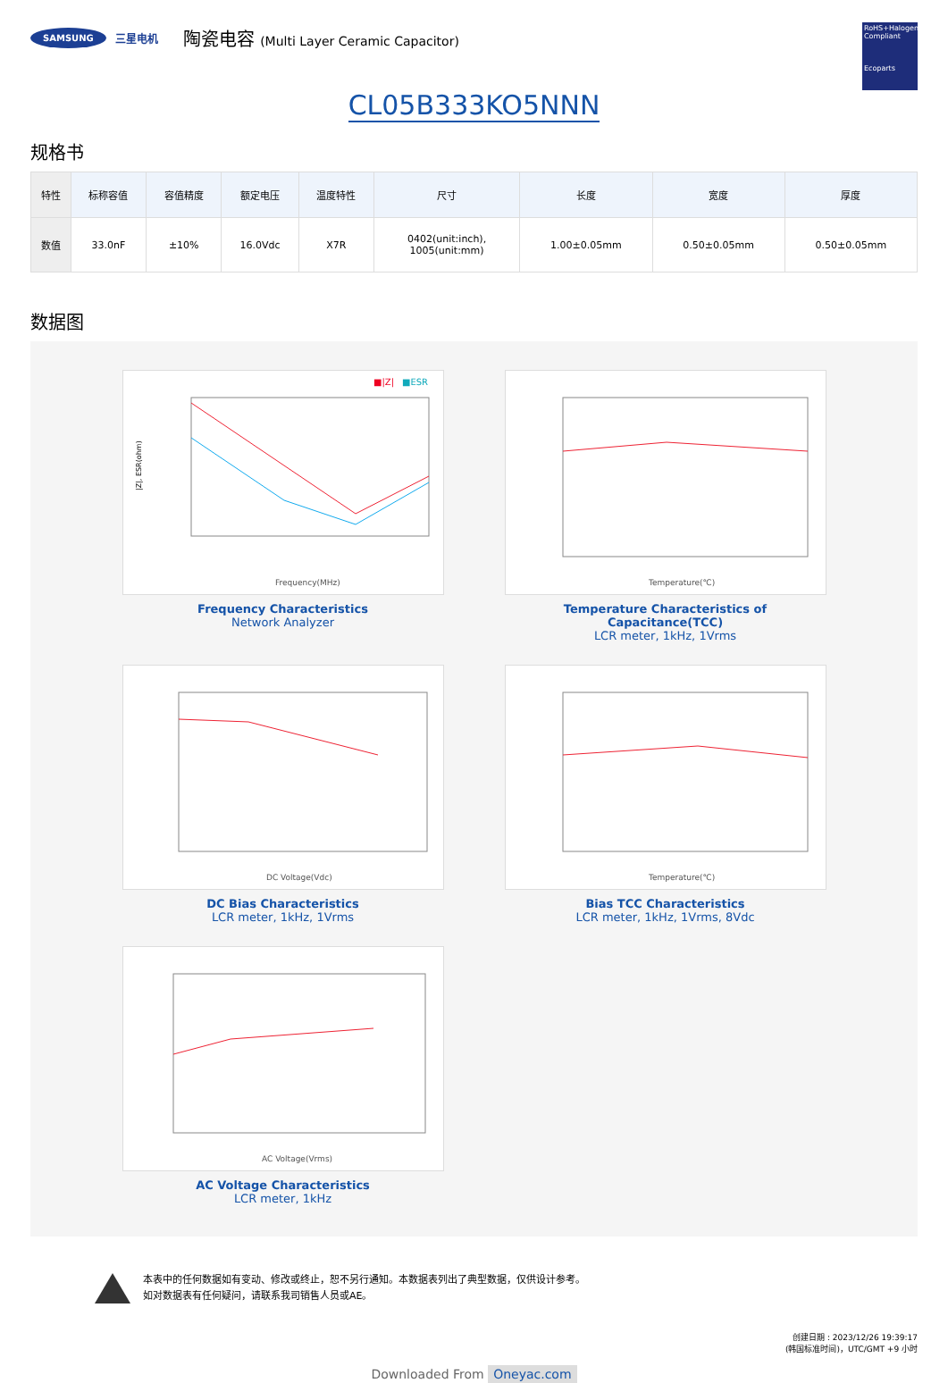SAMSUNG 三星电机 陶瓷电容 (Multi Layer Ceramic Capacitor)
RoHS+Halogen Compliant
Ecoparts
CL05B333KO5NNN
规格书
| 特性 | 标称容值 | 容值精度 | 额定电压 | 温度特性 | 尺寸 | 长度 | 宽度 | 厚度 |
| --- | --- | --- | --- | --- | --- | --- | --- | --- |
| 数值 | 33.0nF | ±10% | 16.0Vdc | X7R | 0402(unit:inch), 1005(unit:mm) | 1.00±0.05mm | 0.50±0.05mm | 0.50±0.05mm |
数据图
■|Z|
■ESR
|Z|, ESR(ohm)
Frequency(MHz)
Frequency Characteristics
Network Analyzer
Temperature(℃)
Temperature Characteristics of Capacitance(TCC)
LCR meter, 1kHz, 1Vrms
DC Voltage(Vdc)
DC Bias Characteristics
LCR meter, 1kHz, 1Vrms
Temperature(℃)
Bias TCC Characteristics
LCR meter, 1kHz, 1Vrms, 8Vdc
AC Voltage(Vrms)
AC Voltage Characteristics
LCR meter, 1kHz
本表中的任何数据如有变动、修改或终止，恕不另行通知。本数据表列出了典型数据，仅供设计参考。
如对数据表有任何疑问，请联系我司销售人员或AE。
创建日期 : 2023/12/26 19:39:17
(韩国标准时间)，UTC/GMT +9 小时
Downloaded From Oneyac.com